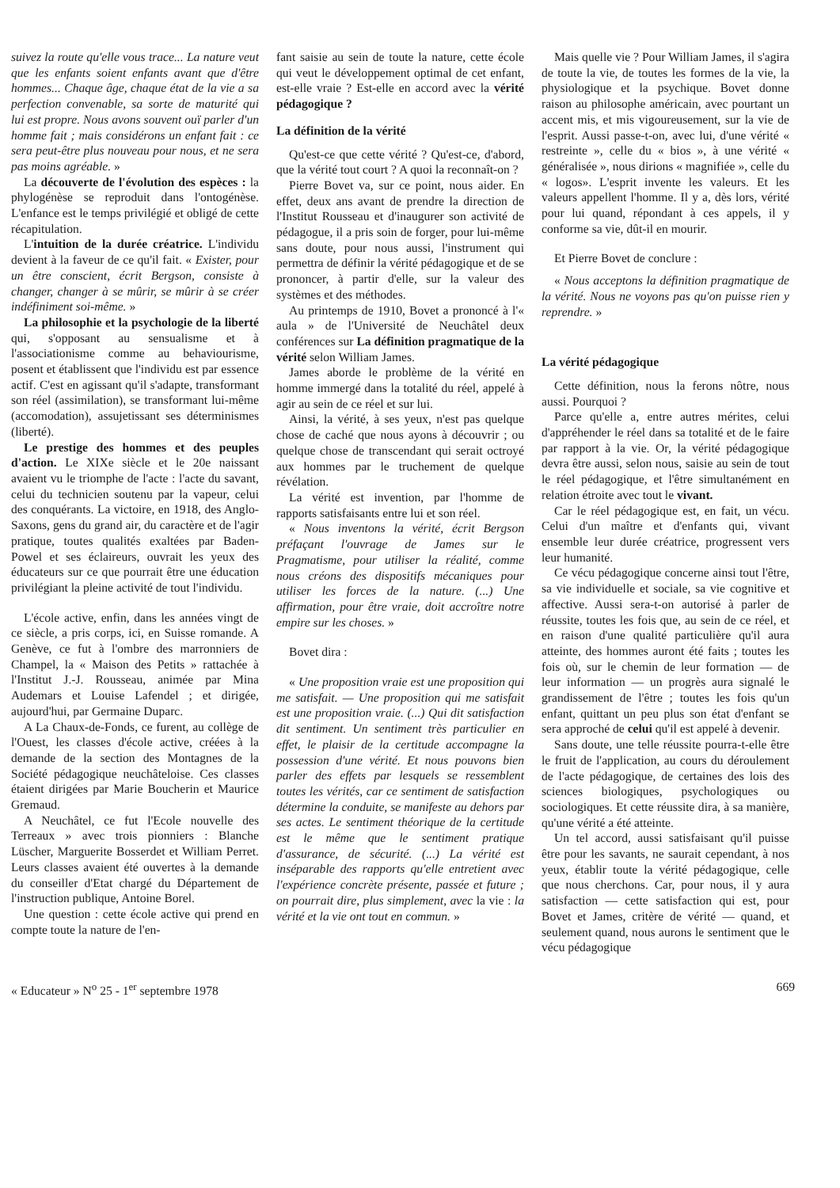suivez la route qu'elle vous trace... La nature veut que les enfants soient enfants avant que d'être hommes... Chaque âge, chaque état de la vie a sa perfection convenable, sa sorte de maturité qui lui est propre. Nous avons souvent ouï parler d'un homme fait ; mais considérons un enfant fait : ce sera peut-être plus nouveau pour nous, et ne sera pas moins agréable. »
La découverte de l'évolution des espèces : la phylogénèse se reproduit dans l'ontogénèse. L'enfance est le temps privilégié et obligé de cette récapitulation.
L'intuition de la durée créatrice. L'individu devient à la faveur de ce qu'il fait. « Exister, pour un être conscient, écrit Bergson, consiste à changer, changer à se mûrir, se mûrir à se créer indéfiniment soi-même. »
La philosophie et la psychologie de la liberté qui, s'opposant au sensualisme et à l'associationisme comme au behaviourisme, posent et établissent que l'individu est par essence actif. C'est en agissant qu'il s'adapte, transformant son réel (assimilation), se transformant lui-même (accomodation), assujetissant ses déterminismes (liberté).
Le prestige des hommes et des peuples d'action. Le XIXe siècle et le 20e naissant avaient vu le triomphe de l'acte : l'acte du savant, celui du technicien soutenu par la vapeur, celui des conquérants. La victoire, en 1918, des Anglo-Saxons, gens du grand air, du caractère et de l'agir pratique, toutes qualités exaltées par Baden-Powel et ses éclaireurs, ouvrait les yeux des éducateurs sur ce que pourrait être une éducation privilégiant la pleine activité de tout l'individu.
L'école active, enfin, dans les années vingt de ce siècle, a pris corps, ici, en Suisse romande. A Genève, ce fut à l'ombre des marronniers de Champel, la « Maison des Petits » rattachée à l'Institut J.-J. Rousseau, animée par Mina Audemars et Louise Lafendel ; et dirigée, aujourd'hui, par Germaine Duparc.
A La Chaux-de-Fonds, ce furent, au collège de l'Ouest, les classes d'école active, créées à la demande de la section des Montagnes de la Société pédagogique neuchâteloise. Ces classes étaient dirigées par Marie Boucherin et Maurice Gremaud.
A Neuchâtel, ce fut l'Ecole nouvelle des Terreaux » avec trois pionniers : Blanche Lüscher, Marguerite Bosserdet et William Perret. Leurs classes avaient été ouvertes à la demande du conseiller d'Etat chargé du Département de l'instruction publique, Antoine Borel.
Une question : cette école active qui prend en compte toute la nature de l'en-
fant saisie au sein de toute la nature, cette école qui veut le développement optimal de cet enfant, est-elle vraie ? Est-elle en accord avec la vérité pédagogique ?
La définition de la vérité
Qu'est-ce que cette vérité ? Qu'est-ce, d'abord, que la vérité tout court ? A quoi la reconnaît-on ?
Pierre Bovet va, sur ce point, nous aider. En effet, deux ans avant de prendre la direction de l'Institut Rousseau et d'inaugurer son activité de pédagogue, il a pris soin de forger, pour lui-même sans doute, pour nous aussi, l'instrument qui permettra de définir la vérité pédagogique et de se prononcer, à partir d'elle, sur la valeur des systèmes et des méthodes.
Au printemps de 1910, Bovet a prononcé à l'« aula » de l'Université de Neuchâtel deux conférences sur La définition pragmatique de la vérité selon William James.
James aborde le problème de la vérité en homme immergé dans la totalité du réel, appelé à agir au sein de ce réel et sur lui.
Ainsi, la vérité, à ses yeux, n'est pas quelque chose de caché que nous ayons à découvrir ; ou quelque chose de transcendant qui serait octroyé aux hommes par le truchement de quelque révélation.
La vérité est invention, par l'homme de rapports satisfaisants entre lui et son réel.
« Nous inventons la vérité, écrit Bergson préfaçant l'ouvrage de James sur le Pragmatisme, pour utiliser la réalité, comme nous créons des dispositifs mécaniques pour utiliser les forces de la nature. (...) Une affirmation, pour être vraie, doit accroître notre empire sur les choses. »
Bovet dira :
« Une proposition vraie est une proposition qui me satisfait. — Une proposition qui me satisfait est une proposition vraie. (...) Qui dit satisfaction dit sentiment. Un sentiment très particulier en effet, le plaisir de la certitude accompagne la possession d'une vérité. Et nous pouvons bien parler des effets par lesquels se ressemblent toutes les vérités, car ce sentiment de satisfaction détermine la conduite, se manifeste au dehors par ses actes. Le sentiment théorique de la certitude est le même que le sentiment pratique d'assurance, de sécurité. (...) La vérité est inséparable des rapports qu'elle entretient avec l'expérience concrète présente, passée et future ; on pourrait dire, plus simplement, avec la vie : la vérité et la vie ont tout en commun. »
Mais quelle vie ? Pour William James, il s'agira de toute la vie, de toutes les formes de la vie, la physiologique et la psychique. Bovet donne raison au philosophe américain, avec pourtant un accent mis, et mis vigoureusement, sur la vie de l'esprit. Aussi passe-t-on, avec lui, d'une vérité « restreinte », celle du « bios », à une vérité « généralisée », nous dirions « magnifiée », celle du « logos». L'esprit invente les valeurs. Et les valeurs appellent l'homme. Il y a, dès lors, vérité pour lui quand, répondant à ces appels, il y conforme sa vie, dût-il en mourir.
Et Pierre Bovet de conclure :
« Nous acceptons la définition pragmatique de la vérité. Nous ne voyons pas qu'on puisse rien y reprendre. »
La vérité pédagogique
Cette définition, nous la ferons nôtre, nous aussi. Pourquoi ?
Parce qu'elle a, entre autres mérites, celui d'appréhender le réel dans sa totalité et de le faire par rapport à la vie. Or, la vérité pédagogique devra être aussi, selon nous, saisie au sein de tout le réel pédagogique, et l'être simultanément en relation étroite avec tout le vivant.
Car le réel pédagogique est, en fait, un vécu. Celui d'un maître et d'enfants qui, vivant ensemble leur durée créatrice, progressent vers leur humanité.
Ce vécu pédagogique concerne ainsi tout l'être, sa vie individuelle et sociale, sa vie cognitive et affective. Aussi sera-t-on autorisé à parler de réussite, toutes les fois que, au sein de ce réel, et en raison d'une qualité particulière qu'il aura atteinte, des hommes auront été faits ; toutes les fois où, sur le chemin de leur formation — de leur information — un progrès aura signalé le grandissement de l'être ; toutes les fois qu'un enfant, quittant un peu plus son état d'enfant se sera approché de celui qu'il est appelé à devenir.
Sans doute, une telle réussite pourra-t-elle être le fruit de l'application, au cours du déroulement de l'acte pédagogique, de certaines des lois des sciences biologiques, psychologiques ou sociologiques. Et cette réussite dira, à sa manière, qu'une vérité a été atteinte.
Un tel accord, aussi satisfaisant qu'il puisse être pour les savants, ne saurait cependant, à nos yeux, établir toute la vérité pédagogique, celle que nous cherchons. Car, pour nous, il y aura satisfaction — cette satisfaction qui est, pour Bovet et James, critère de vérité — quand, et seulement quand, nous aurons le sentiment que le vécu pédagogique
« Educateur » N<sup>o</sup> 25 - 1<sup>er</sup> septembre 1978 669